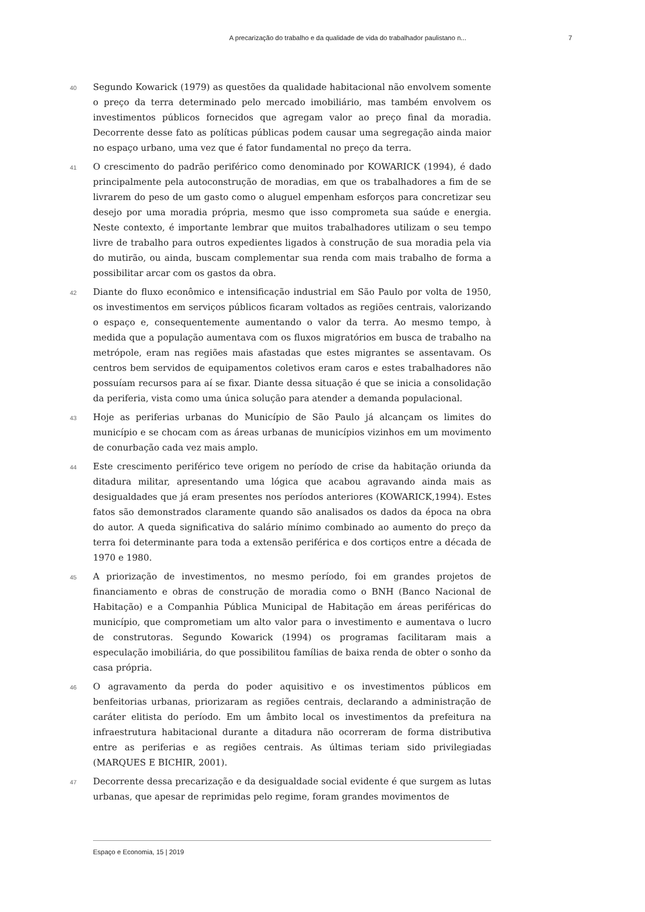A precarização do trabalho e da qualidade de vida do trabalhador paulistano n... 7
40
Segundo Kowarick (1979) as questões da qualidade habitacional não envolvem somente o preço da terra determinado pelo mercado imobiliário, mas também envolvem os investimentos públicos fornecidos que agregam valor ao preço final da moradia. Decorrente desse fato as políticas públicas podem causar uma segregação ainda maior no espaço urbano, uma vez que é fator fundamental no preço da terra.
41
O crescimento do padrão periférico como denominado por KOWARICK (1994), é dado principalmente pela autoconstrução de moradias, em que os trabalhadores a fim de se livrarem do peso de um gasto como o aluguel empenham esforços para concretizar seu desejo por uma moradia própria, mesmo que isso comprometa sua saúde e energia. Neste contexto, é importante lembrar que muitos trabalhadores utilizam o seu tempo livre de trabalho para outros expedientes ligados à construção de sua moradia pela via do mutirão, ou ainda, buscam complementar sua renda com mais trabalho de forma a possibilitar arcar com os gastos da obra.
42
Diante do fluxo econômico e intensificação industrial em São Paulo por volta de 1950, os investimentos em serviços públicos ficaram voltados as regiões centrais, valorizando o espaço e, consequentemente aumentando o valor da terra. Ao mesmo tempo, à medida que a população aumentava com os fluxos migratórios em busca de trabalho na metrópole, eram nas regiões mais afastadas que estes migrantes se assentavam. Os centros bem servidos de equipamentos coletivos eram caros e estes trabalhadores não possuíam recursos para aí se fixar. Diante dessa situação é que se inicia a consolidação da periferia, vista como uma única solução para atender a demanda populacional.
43
Hoje as periferias urbanas do Município de São Paulo já alcançam os limites do município e se chocam com as áreas urbanas de municípios vizinhos em um movimento de conurbação cada vez mais amplo.
44
Este crescimento periférico teve origem no período de crise da habitação oriunda da ditadura militar, apresentando uma lógica que acabou agravando ainda mais as desigualdades que já eram presentes nos períodos anteriores (KOWARICK,1994). Estes fatos são demonstrados claramente quando são analisados os dados da época na obra do autor. A queda significativa do salário mínimo combinado ao aumento do preço da terra foi determinante para toda a extensão periférica e dos cortiços entre a década de 1970 e 1980.
45
A priorização de investimentos, no mesmo período, foi em grandes projetos de financiamento e obras de construção de moradia como o BNH (Banco Nacional de Habitação) e a Companhia Pública Municipal de Habitação em áreas periféricas do município, que comprometiam um alto valor para o investimento e aumentava o lucro de construtoras. Segundo Kowarick (1994) os programas facilitaram mais a especulação imobiliária, do que possibilitou famílias de baixa renda de obter o sonho da casa própria.
46
O agravamento da perda do poder aquisitivo e os investimentos públicos em benfeitorias urbanas, priorizaram as regiões centrais, declarando a administração de caráter elitista do período. Em um âmbito local os investimentos da prefeitura na infraestrutura habitacional durante a ditadura não ocorreram de forma distributiva entre as periferias e as regiões centrais. As últimas teriam sido privilegiadas (MARQUES E BICHIR, 2001).
47
Decorrente dessa precarização e da desigualdade social evidente é que surgem as lutas urbanas, que apesar de reprimidas pelo regime, foram grandes movimentos de
Espaço e Economia, 15 | 2019